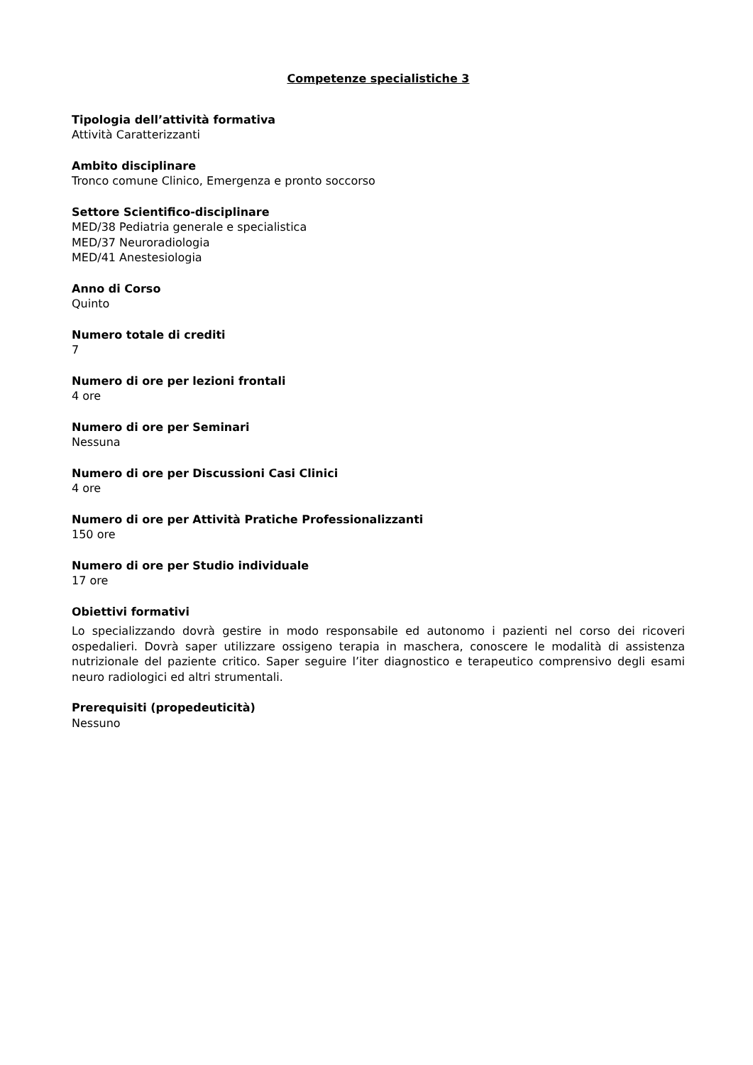Competenze specialistiche 3
Tipologia dell’attività formativa
Attività Caratterizzanti
Ambito disciplinare
Tronco comune Clinico, Emergenza e pronto soccorso
Settore Scientifico-disciplinare
MED/38 Pediatria generale e specialistica
MED/37 Neuroradiologia
MED/41 Anestesiologia
Anno di Corso
Quinto
Numero totale di crediti
7
Numero di ore per lezioni frontali
4 ore
Numero di ore per Seminari
Nessuna
Numero di ore per Discussioni Casi Clinici
4 ore
Numero di ore per Attività Pratiche Professionalizzanti
150 ore
Numero di ore per Studio individuale
17 ore
Obiettivi formativi
Lo specializzando dovrà gestire in modo responsabile ed autonomo i pazienti nel corso dei ricoveri ospedalieri. Dovrà saper utilizzare ossigeno terapia in maschera, conoscere le modalità di assistenza nutrizionale del paziente critico. Saper seguire l’iter diagnostico e terapeutico comprensivo degli esami neuro radiologici ed altri strumentali.
Prerequisiti (propedeuticità)
Nessuno